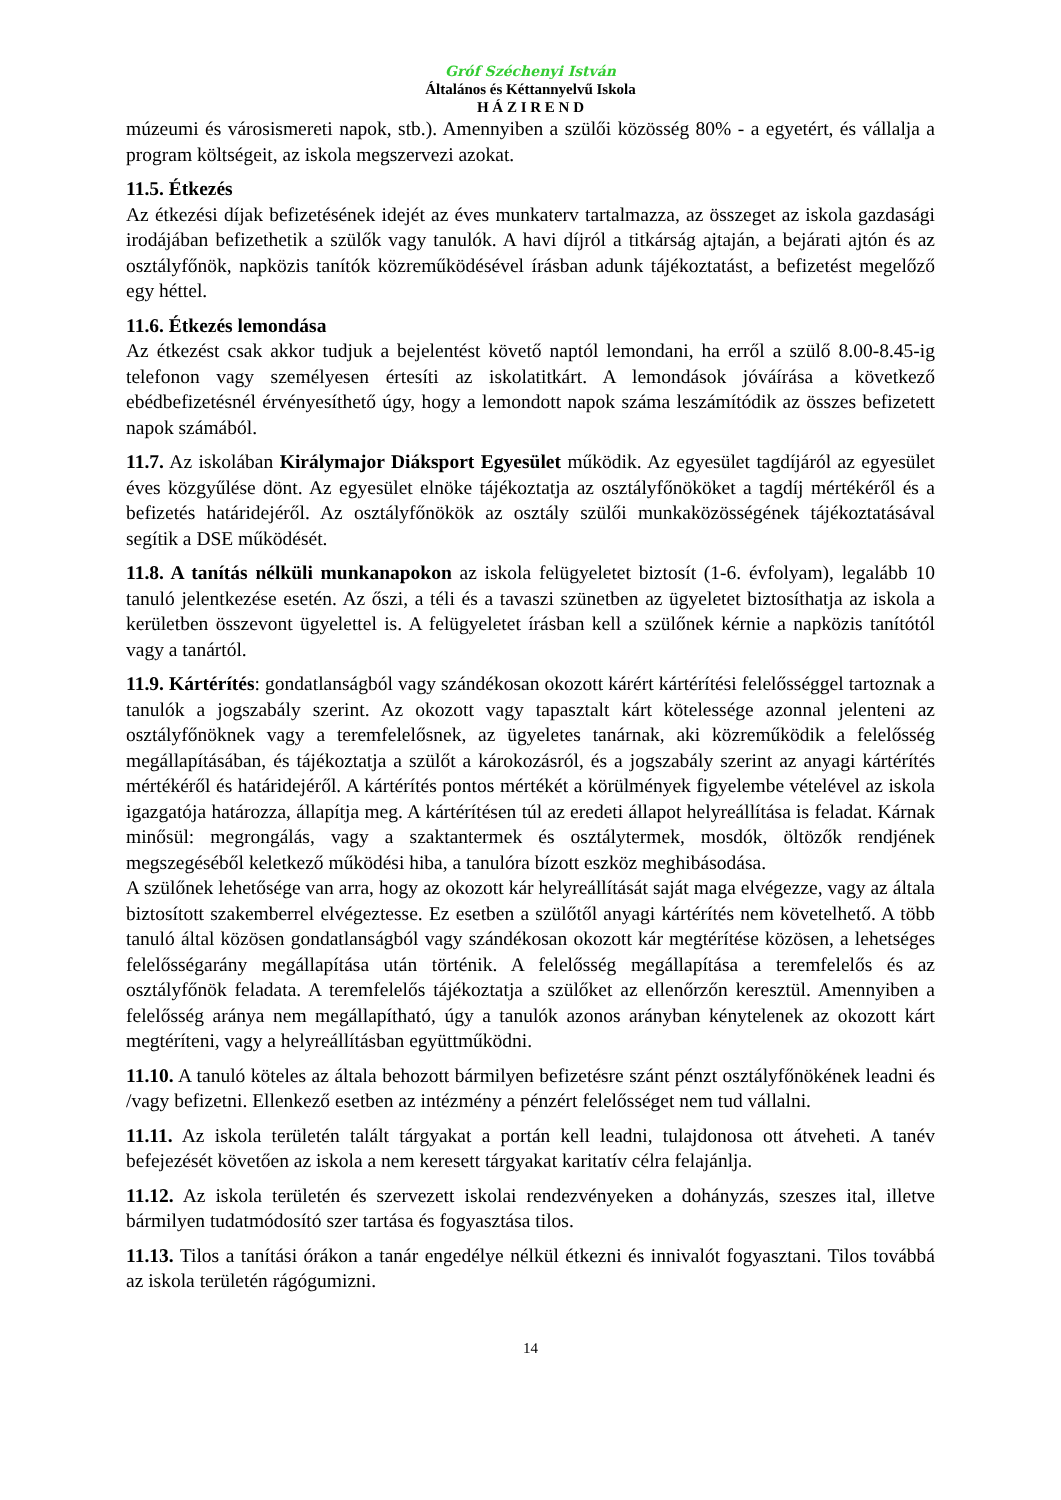Gróf Széchenyi István
Általános és Kéttannyelvű Iskola
H Á Z I R E N D
múzeumi és városismereti napok, stb.). Amennyiben a szülői közösség 80% - a egyetért, és vállalja a program költségeit, az iskola megszervezi azokat.
11.5. Étkezés
Az étkezési díjak befizetésének idejét az éves munkaterv tartalmazza, az összeget az iskola gazdasági irodájában befizethetik a szülők vagy tanulók. A havi díjról a titkárság ajtaján, a bejárati ajtón és az osztályfőnök, napközis tanítók közreműködésével írásban adunk tájékoztatást, a befizetést megelőző egy héttel.
11.6. Étkezés lemondása
Az étkezést csak akkor tudjuk a bejelentést követő naptól lemondani, ha erről a szülő 8.00-8.45-ig telefonon vagy személyesen értesíti az iskolatitkárt. A lemondások jóváírása a következő ebédbefizetésnél érvényesíthető úgy, hogy a lemondott napok száma leszámítódik az összes befizetett napok számából.
11.7. Az iskolában Királymajor Diáksport Egyesület működik. Az egyesület tagdíjáról az egyesület éves közgyűlése dönt. Az egyesület elnöke tájékoztatja az osztályfőnököket a tagdíj mértékéről és a befizetés határidejéről. Az osztályfőnökök az osztály szülői munkaközösségének tájékoztatásával segítik a DSE működését.
11.8. A tanítás nélküli munkanapokon az iskola felügyeletet biztosít (1-6. évfolyam), legalább 10 tanuló jelentkezése esetén. Az őszi, a téli és a tavaszi szünetben az ügyeletet biztosíthatja az iskola a kerületben összevont ügyelettel is. A felügyeletet írásban kell a szülőnek kérnie a napközis tanítótól vagy a tanártól.
11.9. Kártérítés: gondatlanságból vagy szándékosan okozott kárért kártérítési felelősséggel tartoznak a tanulók a jogszabály szerint. Az okozott vagy tapasztalt kárt kötelessége azonnal jelenteni az osztályfőnöknek vagy a teremfelelősnek, az ügyeletes tanárnak, aki közreműködik a felelősség megállapításában, és tájékoztatja a szülőt a károkozásról, és a jogszabály szerint az anyagi kártérítés mértékéről és határidejéről. A kártérítés pontos mértékét a körülmények figyelembe vételével az iskola igazgatója határozza, állapítja meg. A kártérítésen túl az eredeti állapot helyreállítása is feladat. Kárnak minősül: megrongálás, vagy a szaktantermek és osztálytermek, mosdók, öltözők rendjének megszegéséből keletkező működési hiba, a tanulóra bízott eszköz meghibásodása.
A szülőnek lehetősége van arra, hogy az okozott kár helyreállítását saját maga elvégezze, vagy az általa biztosított szakemberrel elvégeztesse. Ez esetben a szülőtől anyagi kártérítés nem követelhető. A több tanuló által közösen gondatlanságból vagy szándékosan okozott kár megtérítése közösen, a lehetséges felelősségarány megállapítása után történik. A felelősség megállapítása a teremfelelős és az osztályfőnök feladata. A teremfelelős tájékoztatja a szülőket az ellenőrzőn keresztül. Amennyiben a felelősség aránya nem megállapítható, úgy a tanulók azonos arányban kénytelenek az okozott kárt megtéríteni, vagy a helyreállításban együttműködni.
11.10. A tanuló köteles az általa behozott bármilyen befizetésre szánt pénzt osztályfőnökének leadni és /vagy befizetni. Ellenkező esetben az intézmény a pénzért felelősséget nem tud vállalni.
11.11. Az iskola területén talált tárgyakat a portán kell leadni, tulajdonosa ott átveheti. A tanév befejezését követően az iskola a nem keresett tárgyakat karitatív célra felajánlja.
11.12. Az iskola területén és szervezett iskolai rendezvényeken a dohányzás, szeszes ital, illetve bármilyen tudatmódosító szer tartása és fogyasztása tilos.
11.13. Tilos a tanítási órákon a tanár engedélye nélkül étkezni és innivalót fogyasztani. Tilos továbbá az iskola területén rágógumizni.
14